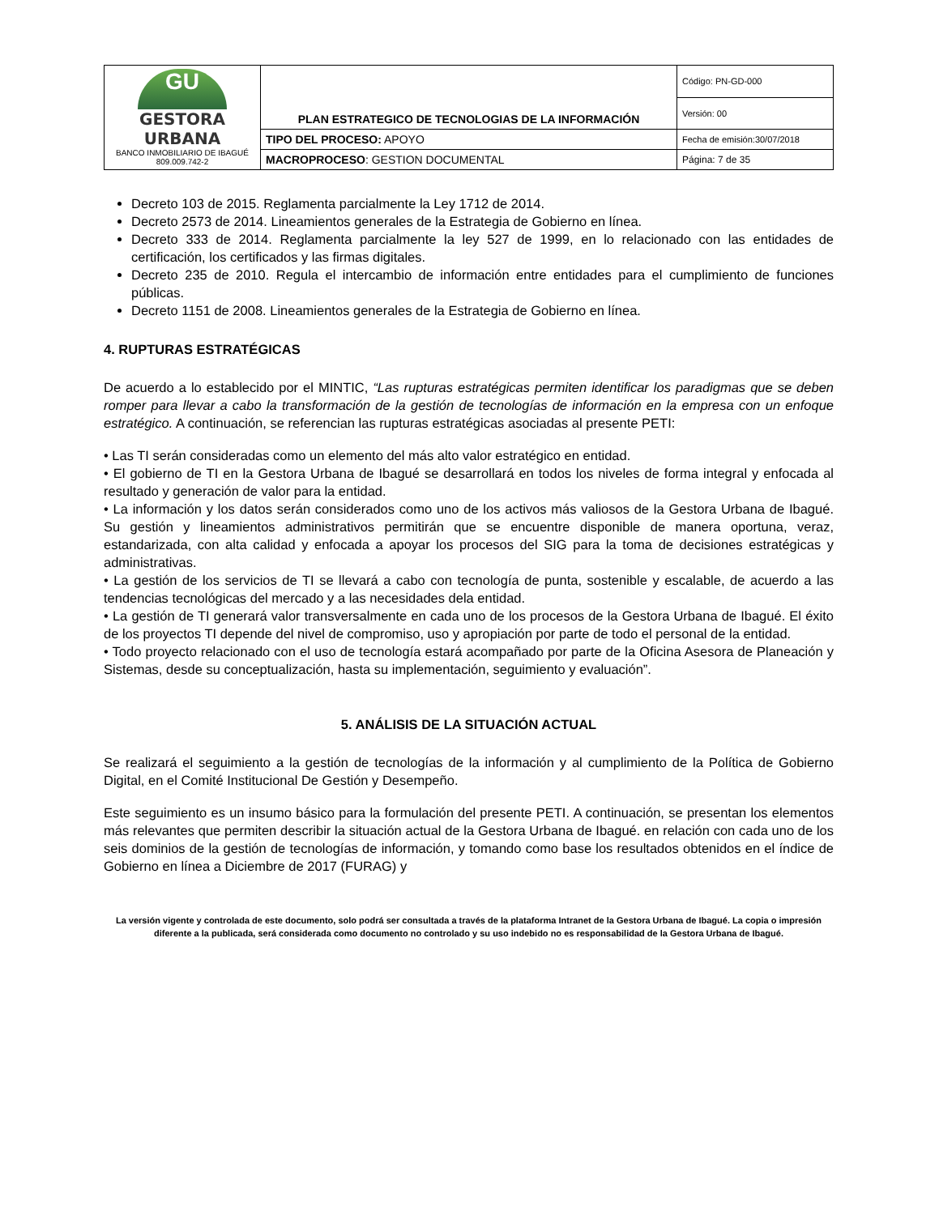| GU GESTORA URBANA BANCO INMOBILIARIO DE IBAGUÉ 809.009.742-2 | PLAN ESTRATEGICO DE TECNOLOGIAS DE LA INFORMACIÓN | Código: PN-GD-000 |
| | | Versión: 00 |
| | TIPO DEL PROCESO: APOYO | Fecha de emisión:30/07/2018 |
| | MACROPROCESO : GESTION DOCUMENTAL | Página: 7 de 35 |
Decreto 103 de 2015. Reglamenta parcialmente la Ley 1712 de 2014.
Decreto 2573 de 2014. Lineamientos generales de la Estrategia de Gobierno en línea.
Decreto 333 de 2014. Reglamenta parcialmente la ley 527 de 1999, en lo relacionado con las entidades de certificación, los certificados y las firmas digitales.
Decreto 235 de 2010. Regula el intercambio de información entre entidades para el cumplimiento de funciones públicas.
Decreto 1151 de 2008. Lineamientos generales de la Estrategia de Gobierno en línea.
4. RUPTURAS ESTRATÉGICAS
De acuerdo a lo establecido por el MINTIC, “Las rupturas estratégicas permiten identificar los paradigmas que se deben romper para llevar a cabo la transformación de la gestión de tecnologías de información en la empresa con un enfoque estratégico. A continuación, se referencian las rupturas estratégicas asociadas al presente PETI:
• Las TI serán consideradas como un elemento del más alto valor estratégico en entidad.
• El gobierno de TI en la Gestora Urbana de Ibagué se desarrollará en todos los niveles de forma integral y enfocada al resultado y generación de valor para la entidad.
• La información y los datos serán considerados como uno de los activos más valiosos de la Gestora Urbana de Ibagué. Su gestión y lineamientos administrativos permitirán que se encuentre disponible de manera oportuna, veraz, estandarizada, con alta calidad y enfocada a apoyar los procesos del SIG para la toma de decisiones estratégicas y administrativas.
• La gestión de los servicios de TI se llevará a cabo con tecnología de punta, sostenible y escalable, de acuerdo a las tendencias tecnológicas del mercado y a las necesidades dela entidad.
• La gestión de TI generará valor transversalmente en cada uno de los procesos de la Gestora Urbana de Ibagué. El éxito de los proyectos TI depende del nivel de compromiso, uso y apropiación por parte de todo el personal de la entidad.
• Todo proyecto relacionado con el uso de tecnología estará acompañado por parte de la Oficina Asesora de Planeación y Sistemas, desde su conceptualización, hasta su implementación, seguimiento y evaluación”.
5. ANÁLISIS DE LA SITUACIÓN ACTUAL
Se realizará el seguimiento a la gestión de tecnologías de la información y al cumplimiento de la Política de Gobierno Digital, en el Comité Institucional De Gestión y Desempeño.
Este seguimiento es un insumo básico para la formulación del presente PETI. A continuación, se presentan los elementos más relevantes que permiten describir la situación actual de la Gestora Urbana de Ibagué. en relación con cada uno de los seis dominios de la gestión de tecnologías de información, y tomando como base los resultados obtenidos en el índice de Gobierno en línea a Diciembre de 2017 (FURAG) y
La versión vigente y controlada de este documento, solo podrá ser consultada a través de la plataforma Intranet de la Gestora Urbana de Ibagué. La copia o impresión diferente a la publicada, será considerada como documento no controlado y su uso indebido no es responsabilidad de la Gestora Urbana de Ibagué.